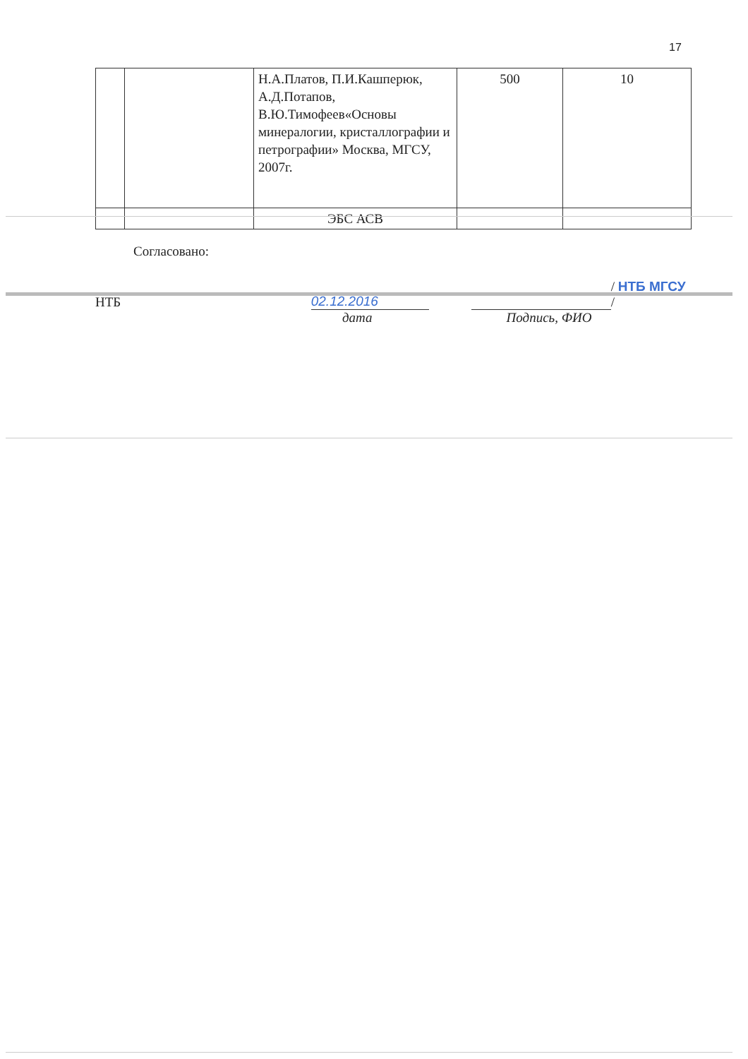17
| | | Н.А.Платов, П.И.Кашперюк, А.Д.Потапов, В.Ю.Тимофеев«Основы минералогии, кристаллографии и петрографии» Москва, МГСУ, 2007г. | 500 | 10 |
| | | ЭБС АСВ | | |
Согласовано:
НТБ 02.12.2016 / НТБ МГСУ /
дата Подпись, ФИО